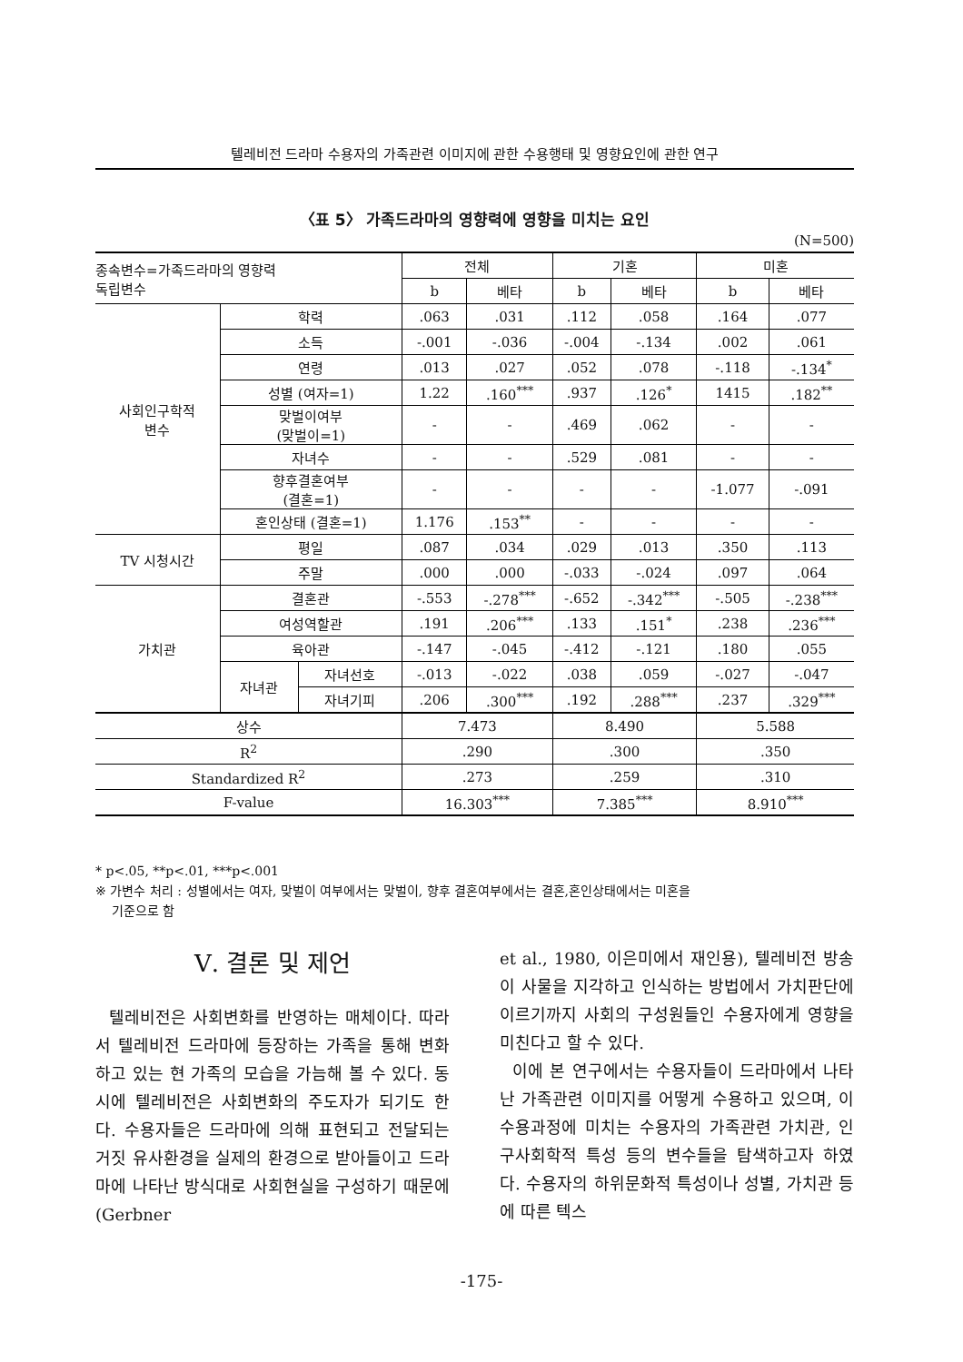텔레비전 드라마 수용자의 가족관련 이미지에 관한 수용행태 및 영향요인에 관한 연구
〈표 5〉 가족드라마의 영향력에 영향을 미치는 요인
(N=500)
| 종속변수=가족드라마의 영향력 독립변수 | | | 전체 | | 기혼 | | 미혼 | |
| --- | --- | --- | --- | --- | --- | --- | --- | --- |
| | | | b | 베타 | b | 베타 | b | 베타 |
| 사회인구학적 변수 | 학력 | | .063 | .031 | .112 | .058 | .164 | .077 |
| | 소득 | | -.001 | -.036 | -.004 | -.134 | .002 | .061 |
| | 연령 | | .013 | .027 | .052 | .078 | -.118 | -.134<sup>*</sup> |
| | 성별 (여자=1) | | 1.22 | .160<sup>***</sup> | .937 | .126<sup>*</sup> | 1415 | .182<sup>**</sup> |
| | 맞벌이여부 (맞벌이=1) | | - | - | .469 | .062 | - | - |
| | 자녀수 | | - | - | .529 | .081 | - | - |
| | 향후결혼여부 (결혼=1) | | - | - | - | - | -1.077 | -.091 |
| | 혼인상태 (결혼=1) | | 1.176 | .153<sup>**</sup> | - | - | - | - |
| TV 시청시간 | 평일 | | .087 | .034 | .029 | .013 | .350 | .113 |
| | 주말 | | .000 | .000 | -.033 | -.024 | .097 | .064 |
| 가치관 | 결혼관 | | -.553 | -.278<sup>***</sup> | -.652 | -.342<sup>***</sup> | -.505 | -.238<sup>***</sup> |
| | 여성역할관 | | .191 | .206<sup>***</sup> | .133 | .151<sup>*</sup> | .238 | .236<sup>***</sup> |
| | 육아관 | | -.147 | -.045 | -.412 | -.121 | .180 | .055 |
| | 자녀관 | 자녀선호 | -.013 | -.022 | .038 | .059 | -.027 | -.047 |
| | | 자녀기피 | .206 | .300<sup>***</sup> | .192 | .288<sup>***</sup> | .237 | .329<sup>***</sup> |
| 상수 | | | 7.473 | | 8.490 | | 5.588 | |
| R<sup>2</sup> | | | .290 | | .300 | | .350 | |
| Standardized R<sup>2</sup> | | | .273 | | .259 | | .310 | |
| F-value | | | 16.303<sup>***</sup> | | 7.385<sup>***</sup> | | 8.910<sup>***</sup> | |
* p<.05, **p<.01, ***p<.001
※ 가변수 처리 : 성별에서는 여자, 맞벌이 여부에서는 맞벌이, 향후 결혼여부에서는 결혼,혼인상태에서는 미혼을
기준으로 함
Ⅴ. 결론 및 제언
텔레비전은 사회변화를 반영하는 매체이다. 따라서 텔레비전 드라마에 등장하는 가족을 통해 변화하고 있는 현 가족의 모습을 가늠해 볼 수 있다. 동시에 텔레비전은 사회변화의 주도자가 되기도 한다. 수용자들은 드라마에 의해 표현되고 전달되는 거짓 유사환경을 실제의 환경으로 받아들이고 드라마에 나타난 방식대로 사회현실을 구성하기 때문에(Gerbner
et al., 1980, 이은미에서 재인용), 텔레비전 방송이 사물을 지각하고 인식하는 방법에서 가치판단에 이르기까지 사회의 구성원들인 수용자에게 영향을 미친다고 할 수 있다.
이에 본 연구에서는 수용자들이 드라마에서 나타난 가족관련 이미지를 어떻게 수용하고 있으며, 이 수용과정에 미치는 수용자의 가족관련 가치관, 인구사회학적 특성 등의 변수들을 탐색하고자 하였다. 수용자의 하위문화적 특성이나 성별, 가치관 등에 따른 텍스
-175-